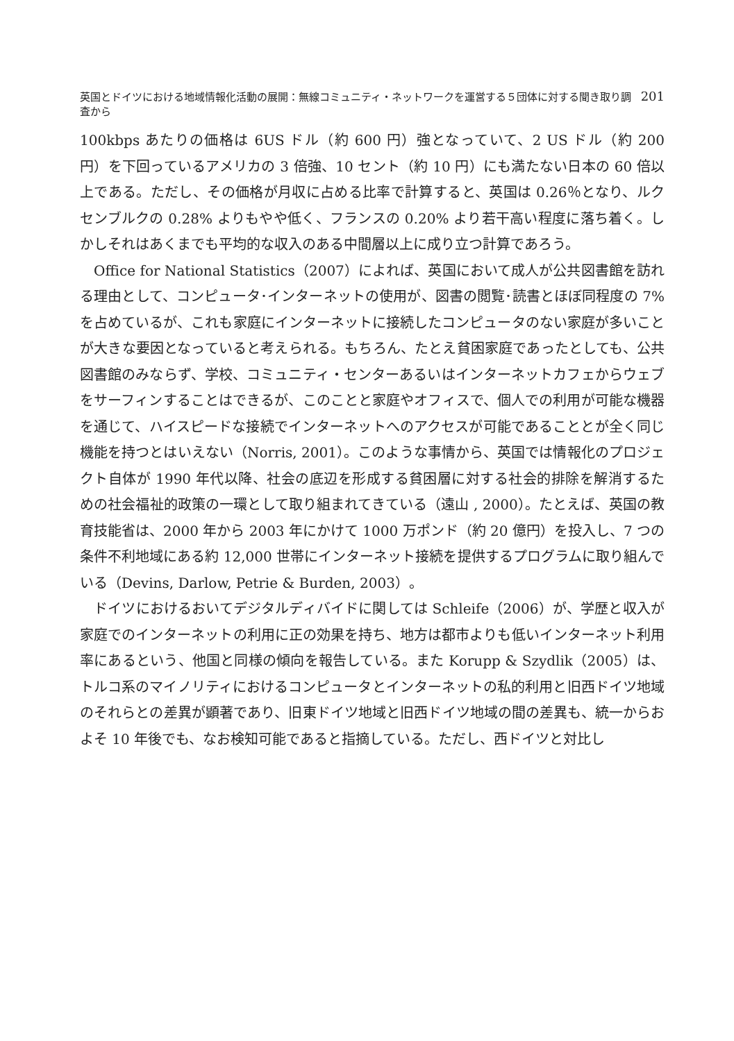英国とドイツにおける地域情報化活動の展開：無線コミュニティ・ネットワークを運営する５団体に対する聞き取り調査から 201
100kbps あたりの価格は 6US ドル（約 600 円）強となっていて、2 US ドル（約 200 円）を下回っているアメリカの 3 倍強、10 セント（約 10 円）にも満たない日本の 60 倍以上である。ただし、その価格が月収に占める比率で計算すると、英国は 0.26％となり、ルクセンブルクの 0.28% よりもやや低く、フランスの 0.20% より若干高い程度に落ち着く。しかしそれはあくまでも平均的な収入のある中間層以上に成り立つ計算であろう。
Office for National Statistics（2007）によれば、英国において成人が公共図書館を訪れる理由として、コンピュータ･インターネットの使用が、図書の閲覧･読書とほぼ同程度の 7% を占めているが、これも家庭にインターネットに接続したコンピュータのない家庭が多いことが大きな要因となっていると考えられる。もちろん、たとえ貧困家庭であったとしても、公共図書館のみならず、学校、コミュニティ・センターあるいはインターネットカフェからウェブをサーフィンすることはできるが、このことと家庭やオフィスで、個人での利用が可能な機器を通じて、ハイスピードな接続でインターネットへのアクセスが可能であることとが全く同じ機能を持つとはいえない（Norris, 2001）。このような事情から、英国では情報化のプロジェクト自体が 1990 年代以降、社会の底辺を形成する貧困層に対する社会的排除を解消するための社会福祉的政策の一環として取り組まれてきている（遠山 , 2000）。たとえば、英国の教育技能省は、2000 年から 2003 年にかけて 1000 万ポンド（約 20 億円）を投入し、7 つの条件不利地域にある約 12,000 世帯にインターネット接続を提供するプログラムに取り組んでいる（Devins, Darlow, Petrie & Burden, 2003）。
ドイツにおけるおいてデジタルディバイドに関しては Schleife（2006）が、学歴と収入が家庭でのインターネットの利用に正の効果を持ち、地方は都市よりも低いインターネット利用率にあるという、他国と同様の傾向を報告している。また Korupp & Szydlik（2005）は、トルコ系のマイノリティにおけるコンピュータとインターネットの私的利用と旧西ドイツ地域のそれらとの差異が顕著であり、旧東ドイツ地域と旧西ドイツ地域の間の差異も、統一からおよそ 10 年後でも、なお検知可能であると指摘している。ただし、西ドイツと対比し